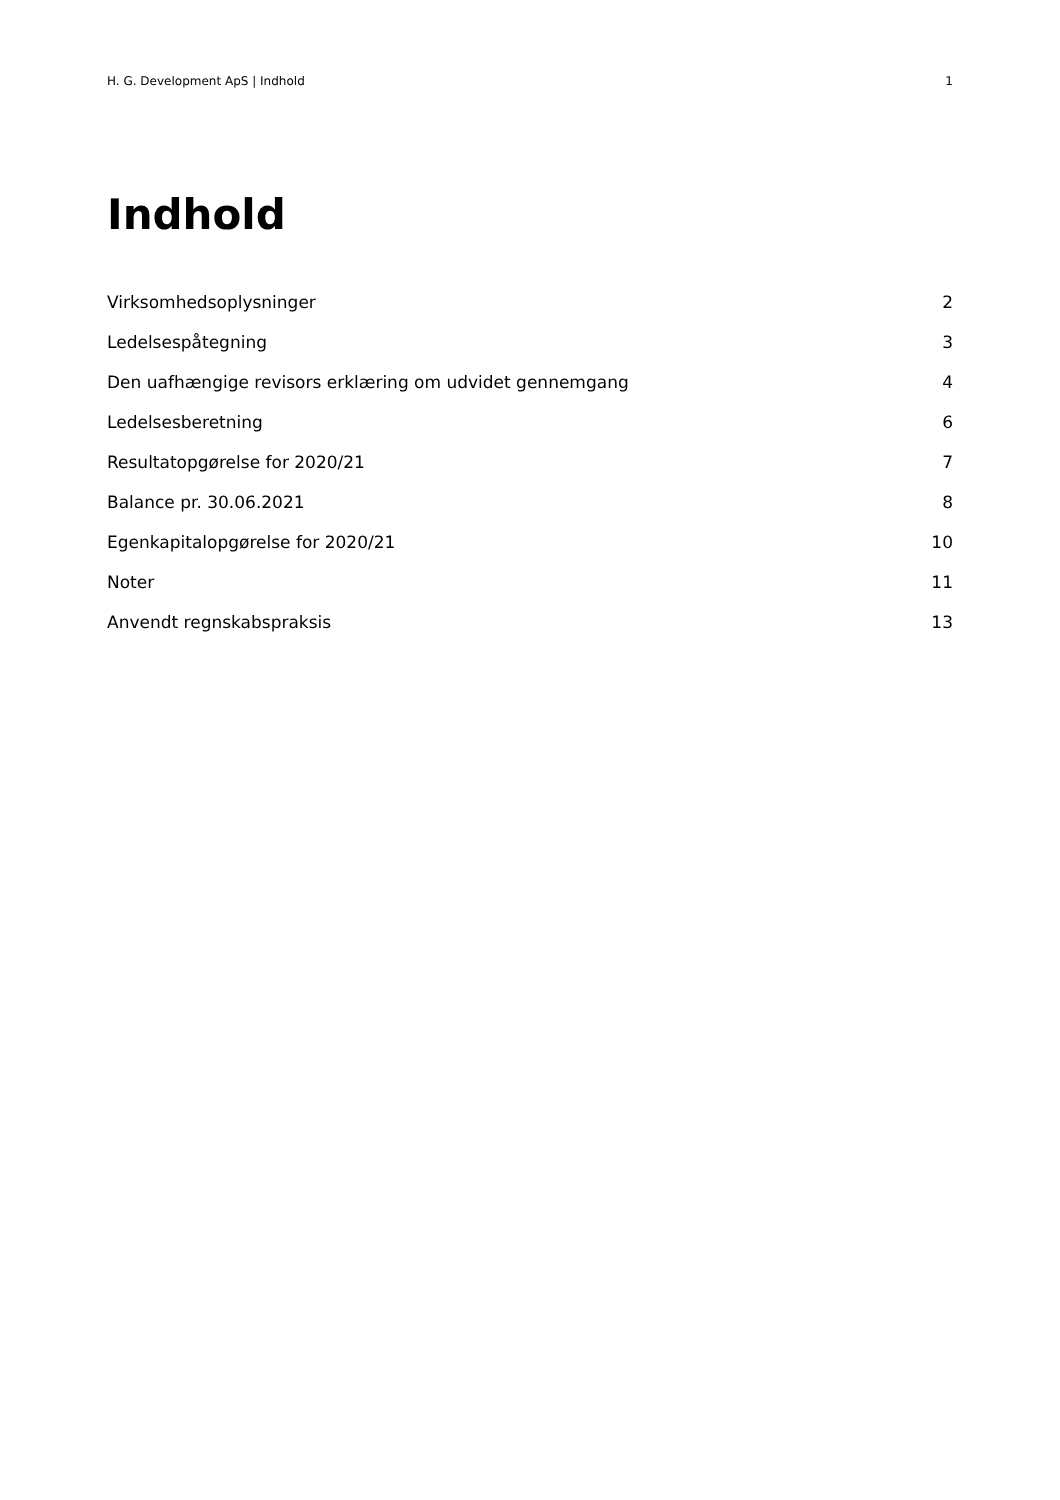H. G. Development ApS | Indhold 1
Indhold
Virksomhedsoplysninger 2
Ledelsespåtegning 3
Den uafhængige revisors erklæring om udvidet gennemgang 4
Ledelsesberetning 6
Resultatopgørelse for 2020/21 7
Balance pr. 30.06.2021 8
Egenkapitalopgørelse for 2020/21 10
Noter 11
Anvendt regnskabspraksis 13